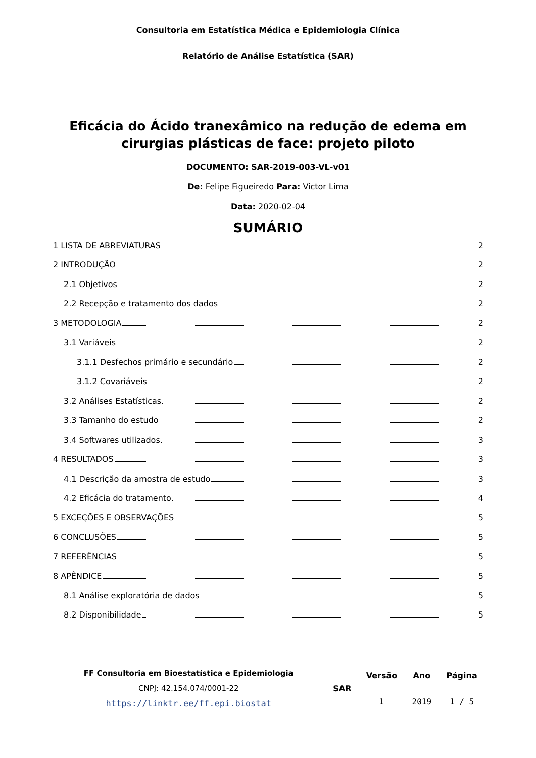Consultoria em Estatística Médica e Epidemiologia Clínica
Relatório de Análise Estatística (SAR)
Eficácia do Ácido tranexâmico na redução de edema em cirurgias plásticas de face: projeto piloto
DOCUMENTO: SAR-2019-003-VL-v01
De: Felipe Figueiredo Para: Victor Lima
Data: 2020-02-04
SUMÁRIO
1 LISTA DE ABREVIATURAS 2
2 INTRODUÇÃO 2
2.1 Objetivos 2
2.2 Recepção e tratamento dos dados 2
3 METODOLOGIA 2
3.1 Variáveis 2
3.1.1 Desfechos primário e secundário 2
3.1.2 Covariáveis 2
3.2 Análises Estatísticas 2
3.3 Tamanho do estudo 2
3.4 Softwares utilizados 3
4 RESULTADOS 3
4.1 Descrição da amostra de estudo 3
4.2 Eficácia do tratamento 4
5 EXCEÇÕES E OBSERVAÇÕES 5
6 CONCLUSÕES 5
7 REFERÊNCIAS 5
8 APÊNDICE 5
8.1 Análise exploratória de dados 5
8.2 Disponibilidade 5
| FF Consultoria em Bioestatística e Epidemiologia CNPJ: 42.154.074/0001-22 https://linktr.ee/ff.epi.biostat | SAR | Versão | Ano | Página |
| | | 1 | 2019 | 1 / 5 |